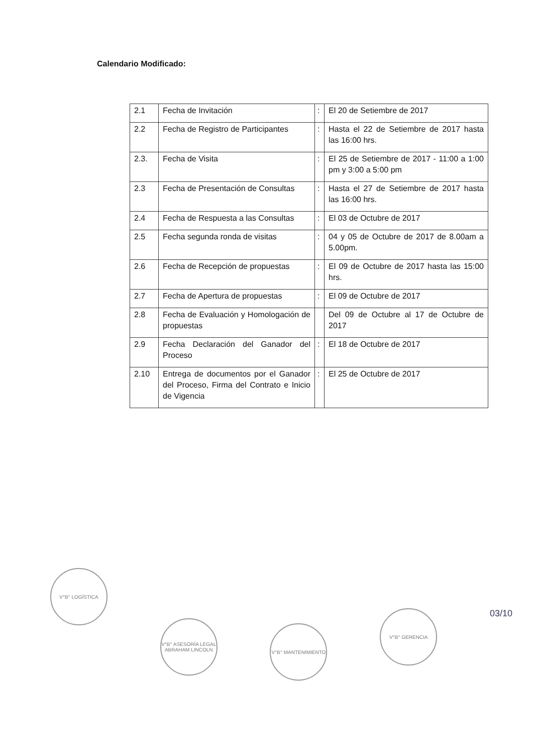Calendario Modificado:
| 2.1 | Fecha de Invitación | : | El 20 de Setiembre de 2017 |
| 2.2 | Fecha de Registro de Participantes | : | Hasta el 22 de Setiembre de 2017 hasta las 16:00 hrs. |
| 2.3. | Fecha de Visita | : | El 25 de Setiembre de 2017 - 11:00 a 1:00 pm y 3:00 a 5:00 pm |
| 2.3 | Fecha de Presentación de Consultas | : | Hasta el 27 de Setiembre de 2017 hasta las 16:00 hrs. |
| 2.4 | Fecha de Respuesta a las Consultas | : | El 03 de Octubre de 2017 |
| 2.5 | Fecha segunda ronda de visitas | : | 04 y 05 de Octubre de 2017 de 8.00am a 5.00pm. |
| 2.6 | Fecha de Recepción de propuestas | : | El 09 de Octubre de 2017 hasta las 15:00 hrs. |
| 2.7 | Fecha de Apertura de propuestas | : | El 09 de Octubre de 2017 |
| 2.8 | Fecha de Evaluación y Homologación de propuestas | | Del 09 de Octubre al 17 de Octubre de 2017 |
| 2.9 | Fecha Declaración del Ganador del Proceso | : | El 18 de Octubre de 2017 |
| 2.10 | Entrega de documentos por el Ganador del Proceso, Firma del Contrato e Inicio de Vigencia | : | El 25 de Octubre de 2017 |
V°B° LOGÍSTICA
V°B° ASESORÍA LEGAL ABRAHAM LINCOLN
V°B° MANTENIMIENTO
V°B° GERENCIA
03/10